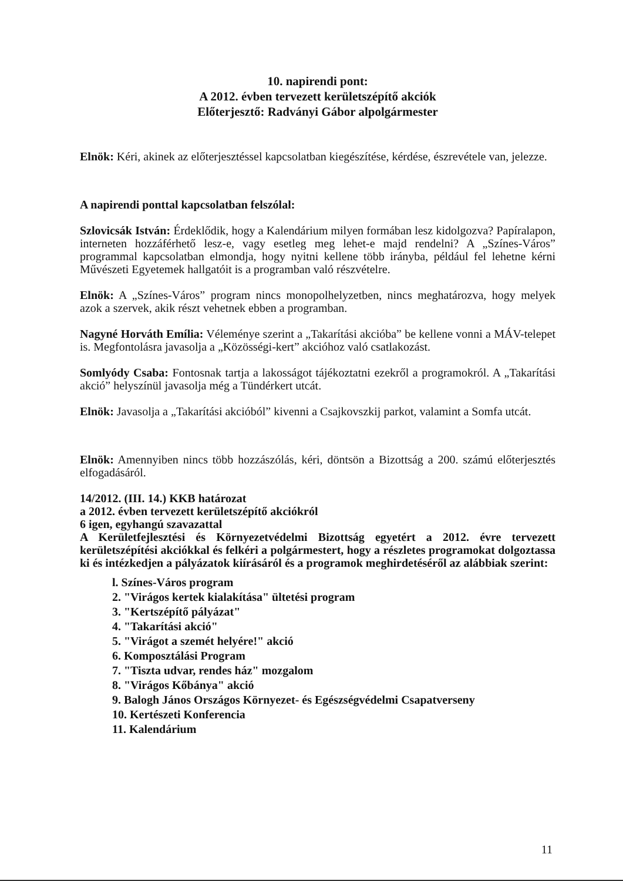10. napirendi pont:
A 2012. évben tervezett kerületszépítő akciók
Előterjesztő: Radványi Gábor alpolgármester
Elnök: Kéri, akinek az előterjesztéssel kapcsolatban kiegészítése, kérdése, észrevétele van, jelezze.
A napirendi ponttal kapcsolatban felszólal:
Szlovicsák István: Érdeklődik, hogy a Kalendárium milyen formában lesz kidolgozva? Papíralapon, interneten hozzáférhető lesz-e, vagy esetleg meg lehet-e majd rendelni? A „Színes-Város” programmal kapcsolatban elmondja, hogy nyitni kellene több irányba, például fel lehetne kérni Művészeti Egyetemek hallgatóit is a programban való részvételre.
Elnök: A „Színes-Város” program nincs monopolhelyzetben, nincs meghatározva, hogy melyek azok a szervek, akik részt vehetnek ebben a programban.
Nagyné Horváth Emília: Véleménye szerint a „Takarítási akcióba” be kellene vonni a MÁV-telepet is. Megfontolásra javasolja a „Közösségi-kert” akcióhoz való csatlakozást.
Somlyódy Csaba: Fontosnak tartja a lakosságot tájékoztatni ezekről a programokról. A „Takarítási akció” helyszínül javasolja még a Tündérkert utcát.
Elnök: Javasolja a „Takarítási akcióból” kivenni a Csajkovszkij parkot, valamint a Somfa utcát.
Elnök: Amennyiben nincs több hozzászólás, kéri, döntsön a Bizottság a 200. számú előterjesztés elfogadásáról.
14/2012. (III. 14.) KKB határozat
a 2012. évben tervezett kerületszépítő akciókról
6 igen, egyhangú szavazattal
A Kerületfejlesztési és Környezetvédelmi Bizottság egyetért a 2012. évre tervezett kerületszépítési akciókkal és felkéri a polgármestert, hogy a részletes programokat dolgoztassa ki és intézkedjen a pályázatok kiírásáról és a programok meghirdetéséről az alábbiak szerint:
l. Színes-Város program
2. "Virágos kertek kialakítása" ültetési program
3. "Kertszépítő pályázat"
4. "Takarítási akció"
5. "Virágot a szemét helyére!" akció
6. Komposztálási Program
7. "Tiszta udvar, rendes ház" mozgalom
8. "Virágos Kőbánya" akció
9. Balogh János Országos Környezet- és Egészségvédelmi Csapatverseny
10. Kertészeti Konferencia
11. Kalendárium
11